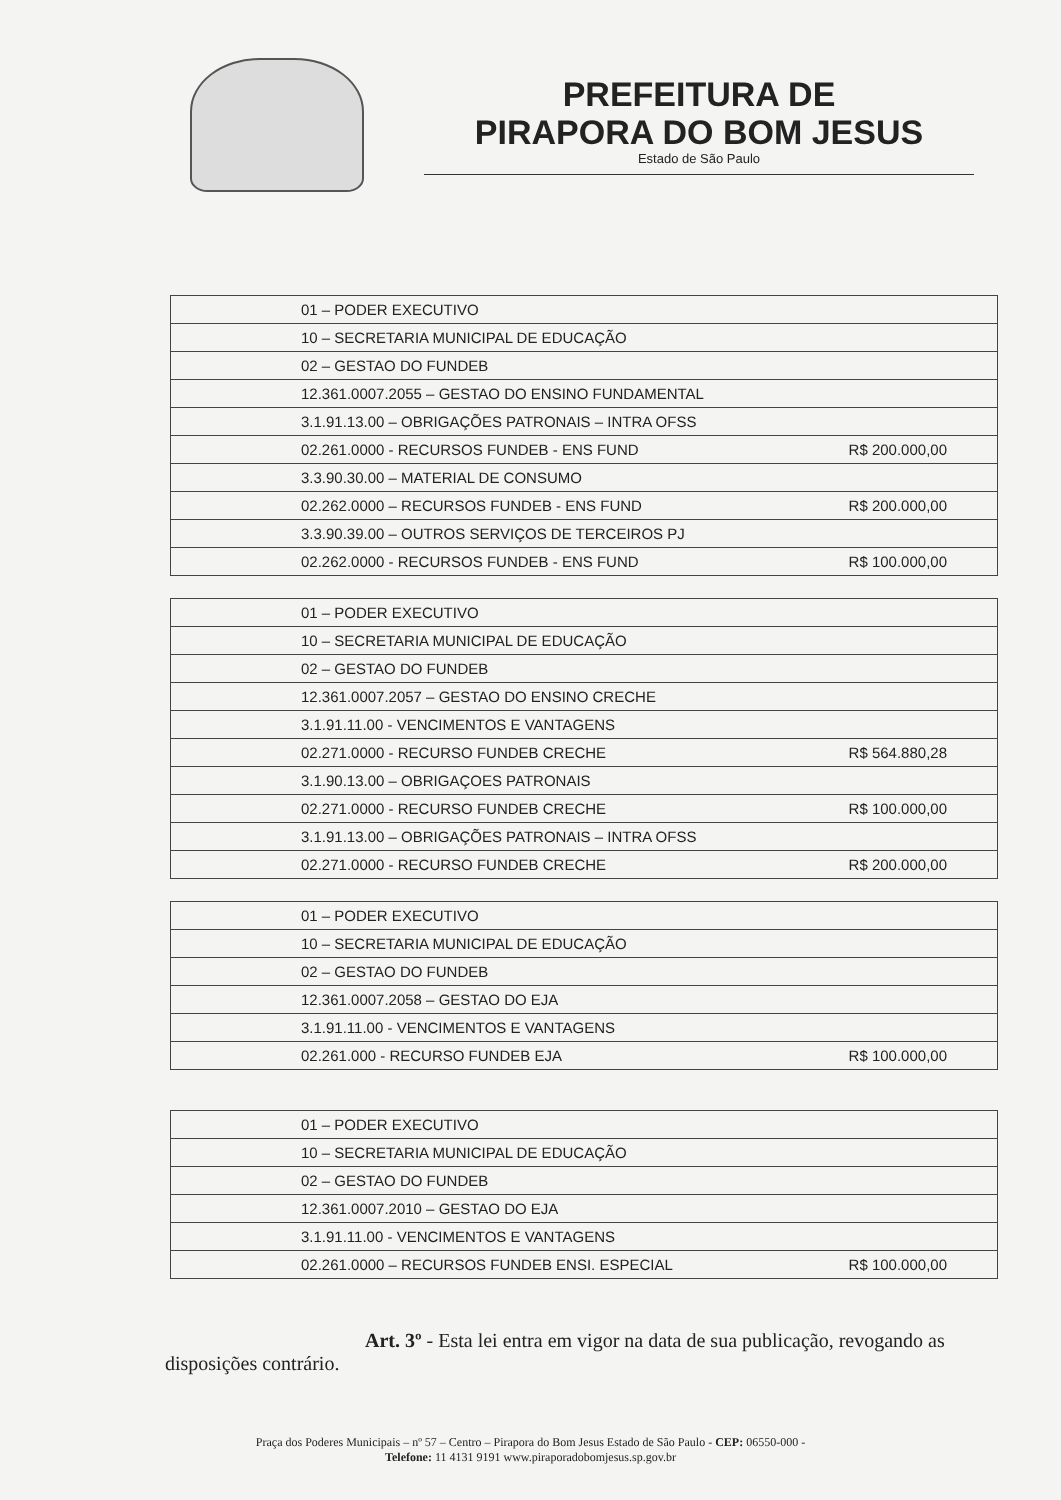PREFEITURA DE
PIRAPORA DO BOM JESUS
Estado de São Paulo
| 01 – PODER EXECUTIVO | |
| 10 – SECRETARIA MUNICIPAL DE EDUCAÇÃO | |
| 02 – GESTAO DO FUNDEB | |
| 12.361.0007.2055 – GESTAO DO ENSINO FUNDAMENTAL | |
| 3.1.91.13.00 – OBRIGAÇÕES PATRONAIS – INTRA OFSS | |
| 02.261.0000 - RECURSOS FUNDEB - ENS FUND | R$ 200.000,00 |
| 3.3.90.30.00 – MATERIAL DE CONSUMO | |
| 02.262.0000 – RECURSOS FUNDEB - ENS FUND | R$ 200.000,00 |
| 3.3.90.39.00 – OUTROS SERVIÇOS DE TERCEIROS PJ | |
| 02.262.0000 - RECURSOS FUNDEB - ENS FUND | R$ 100.000,00 |
| 01 – PODER EXECUTIVO | |
| 10 – SECRETARIA MUNICIPAL DE EDUCAÇÃO | |
| 02 – GESTAO DO FUNDEB | |
| 12.361.0007.2057 – GESTAO DO ENSINO CRECHE | |
| 3.1.91.11.00 - VENCIMENTOS E VANTAGENS | |
| 02.271.0000 - RECURSO FUNDEB CRECHE | R$ 564.880,28 |
| 3.1.90.13.00 – OBRIGAÇOES PATRONAIS | |
| 02.271.0000 - RECURSO FUNDEB CRECHE | R$ 100.000,00 |
| 3.1.91.13.00 – OBRIGAÇÕES PATRONAIS – INTRA OFSS | |
| 02.271.0000 - RECURSO FUNDEB CRECHE | R$ 200.000,00 |
| 01 – PODER EXECUTIVO | |
| 10 – SECRETARIA MUNICIPAL DE EDUCAÇÃO | |
| 02 – GESTAO DO FUNDEB | |
| 12.361.0007.2058 – GESTAO DO EJA | |
| 3.1.91.11.00 - VENCIMENTOS E VANTAGENS | |
| 02.261.000 - RECURSO FUNDEB EJA | R$ 100.000,00 |
| 01 – PODER EXECUTIVO | |
| 10 – SECRETARIA MUNICIPAL DE EDUCAÇÃO | |
| 02 – GESTAO DO FUNDEB | |
| 12.361.0007.2010 – GESTAO DO EJA | |
| 3.1.91.11.00 - VENCIMENTOS E VANTAGENS | |
| 02.261.0000 – RECURSOS FUNDEB ENSI. ESPECIAL | R$ 100.000,00 |
Art. 3º - Esta lei entra em vigor na data de sua publicação, revogando as disposições contrário.
Praça dos Poderes Municipais – nº 57 – Centro – Pirapora do Bom Jesus Estado de São Paulo - CEP: 06550-000 -
Telefone: 11 4131 9191 www.piraporadobomjesus.sp.gov.br